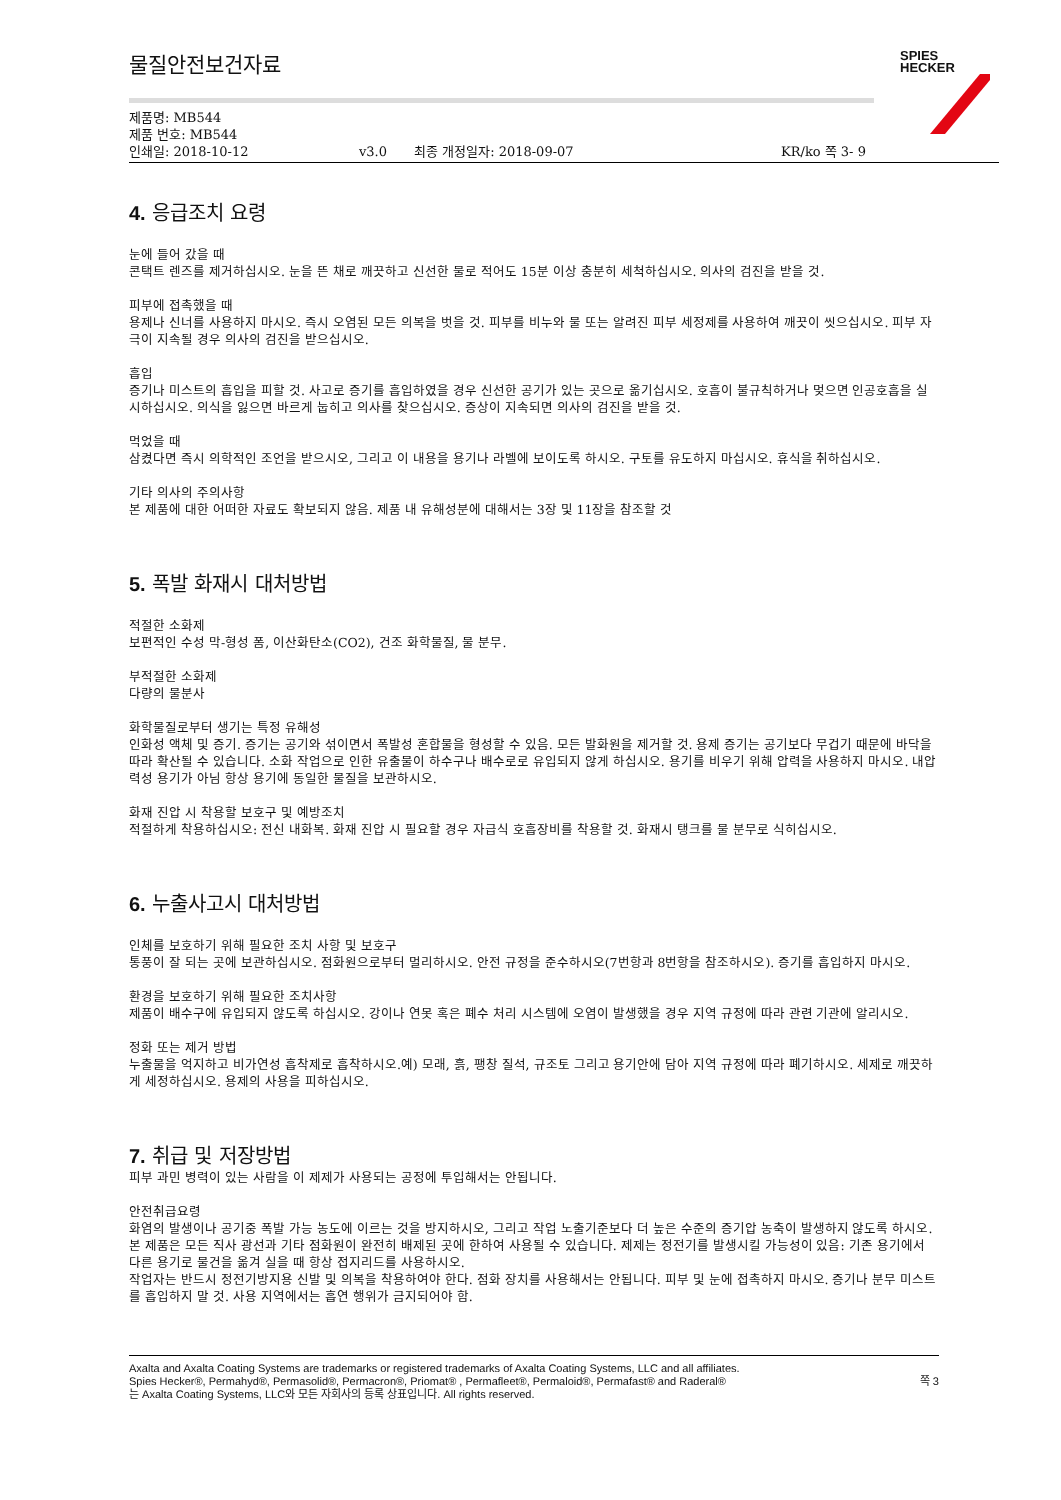물질안전보건자료
SPIES
HECKER
제품명: MB544
제품 번호: MB544
인쇄일: 2018-10-12 v3.0 최종 개정일자: 2018-09-07 KR/ko 쪽 3- 9
4. 응급조치 요령
눈에 들어 갔을 때
콘택트 렌즈를 제거하십시오. 눈을 뜬 채로 깨끗하고 신선한 물로 적어도 15분 이상 충분히 세척하십시오. 의사의 검진을 받을 것.
피부에 접촉했을 때
용제나 신너를 사용하지 마시오. 즉시 오염된 모든 의복을 벗을 것. 피부를 비누와 물 또는 알려진 피부 세정제를 사용하여 깨끗이 씻으십시오. 피부 자극이 지속될 경우 의사의 검진을 받으십시오.
흡입
증기나 미스트의 흡입을 피할 것. 사고로 증기를 흡입하였을 경우 신선한 공기가 있는 곳으로 옮기십시오. 호흡이 불규칙하거나 멎으면 인공호흡을 실시하십시오. 의식을 잃으면 바르게 눕히고 의사를 찾으십시오. 증상이 지속되면 의사의 검진을 받을 것.
먹었을 때
삼켰다면 즉시 의학적인 조언을 받으시오, 그리고 이 내용을 용기나 라벨에 보이도록 하시오. 구토를 유도하지 마십시오. 휴식을 취하십시오.
기타 의사의 주의사항
본 제품에 대한 어떠한 자료도 확보되지 않음. 제품 내 유해성분에 대해서는 3장 및 11장을 참조할 것
5. 폭발 화재시 대처방법
적절한 소화제
보편적인 수성 막-형성 폼, 이산화탄소(CO2), 건조 화학물질, 물 분무.
부적절한 소화제
다량의 물분사
화학물질로부터 생기는 특정 유해성
인화성 액체 및 증기. 증기는 공기와 섞이면서 폭발성 혼합물을 형성할 수 있음. 모든 발화원을 제거할 것. 용제 증기는 공기보다 무겁기 때문에 바닥을 따라 확산될 수 있습니다. 소화 작업으로 인한 유출물이 하수구나 배수로로 유입되지 않게 하십시오. 용기를 비우기 위해 압력을 사용하지 마시오. 내압력성 용기가 아님 항상 용기에 동일한 물질을 보관하시오.
화재 진압 시 착용할 보호구 및 예방조치
적절하게 착용하십시오: 전신 내화복. 화재 진압 시 필요할 경우 자급식 호흡장비를 착용할 것. 화재시 탱크를 물 분무로 식히십시오.
6. 누출사고시 대처방법
인체를 보호하기 위해 필요한 조치 사항 및 보호구
통풍이 잘 되는 곳에 보관하십시오. 점화원으로부터 멀리하시오. 안전 규정을 준수하시오(7번항과 8번항을 참조하시오). 증기를 흡입하지 마시오.
환경을 보호하기 위해 필요한 조치사항
제품이 배수구에 유입되지 않도록 하십시오. 강이나 연못 혹은 폐수 처리 시스템에 오염이 발생했을 경우 지역 규정에 따라 관련 기관에 알리시오.
정화 또는 제거 방법
누출물을 억지하고 비가연성 흡착제로 흡착하시오.예) 모래, 흙, 팽창 질석, 규조토 그리고 용기안에 담아 지역 규정에 따라 폐기하시오. 세제로 깨끗하게 세정하십시오. 용제의 사용을 피하십시오.
7. 취급 및 저장방법
피부 과민 병력이 있는 사람을 이 제제가 사용되는 공정에 투입해서는 안됩니다.
안전취급요령
화염의 발생이나 공기중 폭발 가능 농도에 이르는 것을 방지하시오, 그리고 작업 노출기준보다 더 높은 수준의 증기압 농축이 발생하지 않도록 하시오. 본 제품은 모든 직사 광선과 기타 점화원이 완전히 배제된 곳에 한하여 사용될 수 있습니다. 제제는 정전기를 발생시킬 가능성이 있음: 기존 용기에서 다른 용기로 물건을 옮겨 실을 때 항상 접지리드를 사용하시오.
작업자는 반드시 정전기방지용 신발 및 의복을 착용하여야 한다. 점화 장치를 사용해서는 안됩니다. 피부 및 눈에 접촉하지 마시오. 증기나 분무 미스트를 흡입하지 말 것. 사용 지역에서는 흡연 행위가 금지되어야 함.
Axalta and Axalta Coating Systems are trademarks or registered trademarks of Axalta Coating Systems, LLC and all affiliates. Spies Hecker®, Permahyd®, Permasolid®, Permacron®, Priomat® , Permafleet®, Permaloid®, Permafast® and Raderal®
는 Axalta Coating Systems, LLC와 모든 자회사의 등록 상표입니다. All rights reserved.
쪽 3